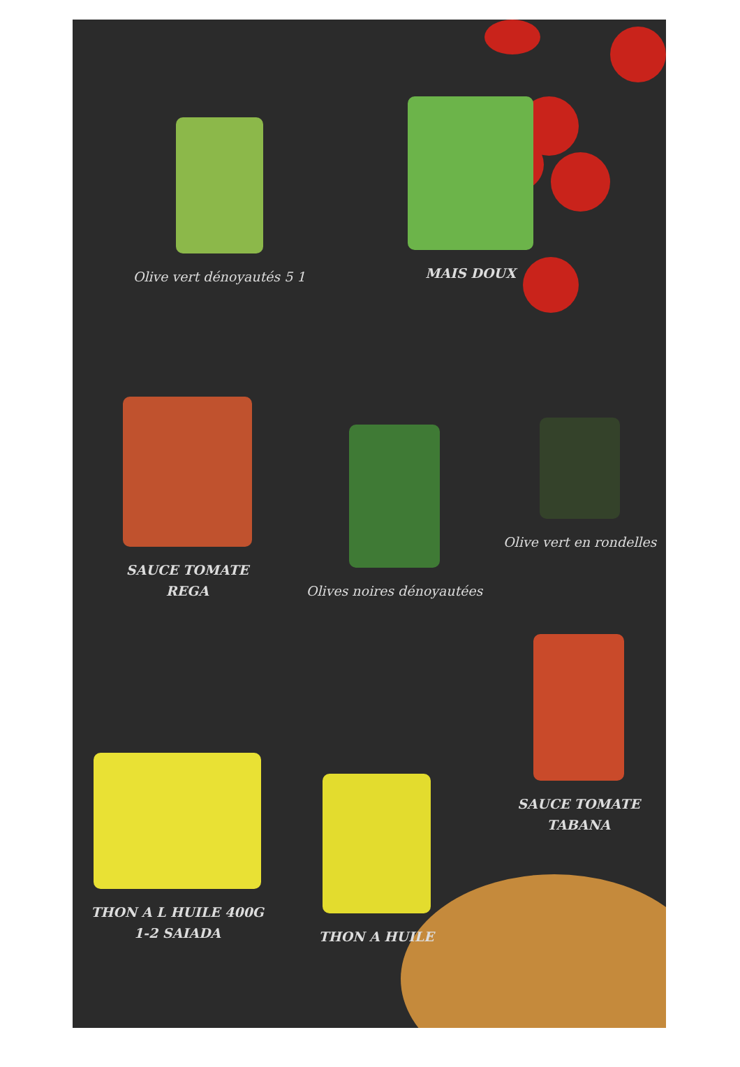Olive vert dénoyautés 5 1
MAIS DOUX
SAUCE TOMATE
REGA
Olives noires dénoyautées
Olive vert en rondelles
THON A L HUILE 400G
1-2 SAIADA
THON A HUILE
SAUCE TOMATE
TABANA